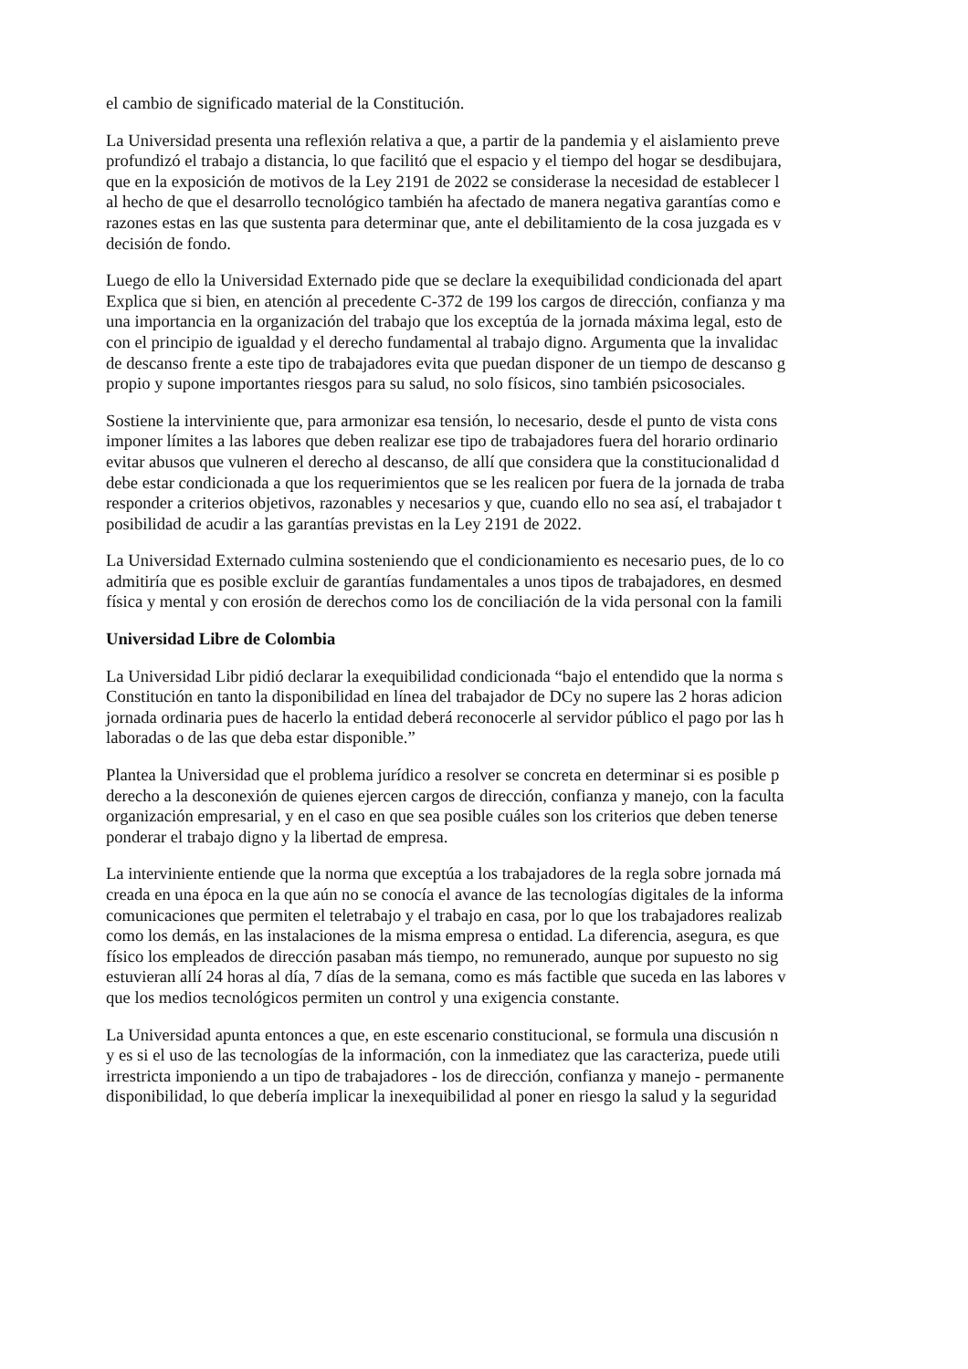el cambio de significado material de la Constitución.
La Universidad presenta una reflexión relativa a que, a partir de la pandemia y el aislamiento preve
profundizó el trabajo a distancia, lo que facilitó que el espacio y el tiempo del hogar se desdibujara,
que en la exposición de motivos de la Ley 2191 de 2022 se considerase la necesidad de establecer l
al hecho de que el desarrollo tecnológico también ha afectado de manera negativa garantías como e
razones estas en las que sustenta para determinar que, ante el debilitamiento de la cosa juzgada es v
decisión de fondo.
Luego de ello la Universidad Externado pide que se declare la exequibilidad condicionada del apart
Explica que si bien, en atención al precedente C-372 de 199 los cargos de dirección, confianza y ma
una importancia en la organización del trabajo que los exceptúa de la jornada máxima legal, esto de
con el principio de igualdad y el derecho fundamental al trabajo digno. Argumenta que la invalidac
de descanso frente a este tipo de trabajadores evita que puedan disponer de un tiempo de descanso g
propio y supone importantes riesgos para su salud, no solo físicos, sino también psicosociales.
Sostiene la interviniente que, para armonizar esa tensión, lo necesario, desde el punto de vista cons
imponer límites a las labores que deben realizar ese tipo de trabajadores fuera del horario ordinario
evitar abusos que vulneren el derecho al descanso, de allí que considera que la constitucionalidad d
debe estar condicionada a que los requerimientos que se les realicen por fuera de la jornada de traba
responder a criterios objetivos, razonables y necesarios y que, cuando ello no sea así, el trabajador t
posibilidad de acudir a las garantías previstas en la Ley 2191 de 2022.
La Universidad Externado culmina sosteniendo que el condicionamiento es necesario pues, de lo co
admitiría que es posible excluir de garantías fundamentales a unos tipos de trabajadores, en desmed
física y mental y con erosión de derechos como los de conciliación de la vida personal con la famili
Universidad Libre de Colombia
La Universidad Libr pidió declarar la exequibilidad condicionada “bajo el entendido que la norma s
Constitución en tanto la disponibilidad en línea del trabajador de DCy no supere las 2 horas adicion
jornada ordinaria pues de hacerlo la entidad deberá reconocerle al servidor público el pago por las h
laboradas o de las que deba estar disponible.”
Plantea la Universidad que el problema jurídico a resolver se concreta en determinar si es posible p
derecho a la desconexión de quienes ejercen cargos de dirección, confianza y manejo, con la faculta
organización empresarial, y en el caso en que sea posible cuáles son los criterios que deben tenerse
ponderar el trabajo digno y la libertad de empresa.
La interviniente entiende que la norma que exceptúa a los trabajadores de la regla sobre jornada má
creada en una época en la que aún no se conocía el avance de las tecnologías digitales de la informa
comunicaciones que permiten el teletrabajo y el trabajo en casa, por lo que los trabajadores realizab
como los demás, en las instalaciones de la misma empresa o entidad. La diferencia, asegura, es que
físico los empleados de dirección pasaban más tiempo, no remunerado, aunque por supuesto no sig
estuvieran allí 24 horas al día, 7 días de la semana, como es más factible que suceda en las labores v
que los medios tecnológicos permiten un control y una exigencia constante.
La Universidad apunta entonces a que, en este escenario constitucional, se formula una discusión n
y es si el uso de las tecnologías de la información, con la inmediatez que las caracteriza, puede utili
irrestricta imponiendo a un tipo de trabajadores - los de dirección, confianza y manejo - permanente
disponibilidad, lo que debería implicar la inexequibilidad al poner en riesgo la salud y la seguridad